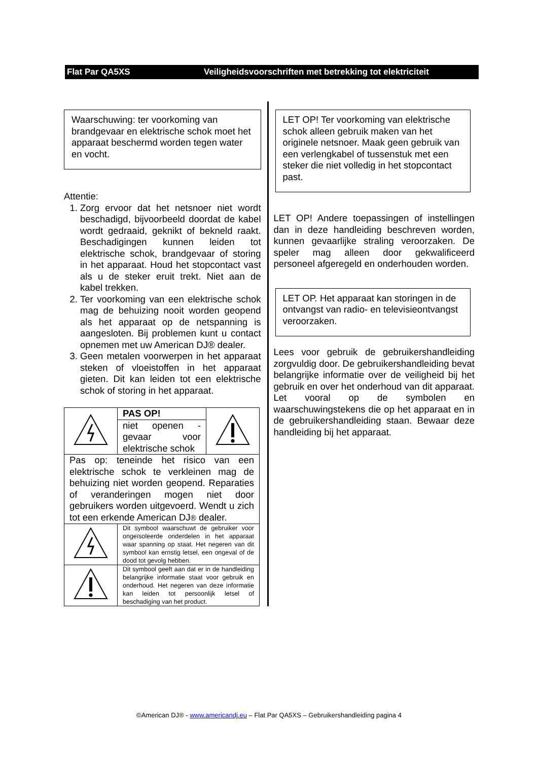Flat Par QA5XS Veiligheidsvoorschriften met betrekking tot elektriciteit
Waarschuwing: ter voorkoming van brandgevaar en elektrische schok moet het apparaat beschermd worden tegen water en vocht.
Attentie:
1. Zorg ervoor dat het netsnoer niet wordt beschadigd, bijvoorbeeld doordat de kabel wordt gedraaid, geknikt of bekneld raakt. Beschadigingen kunnen leiden tot elektrische schok, brandgevaar of storing in het apparaat. Houd het stopcontact vast als u de steker eruit trekt. Niet aan de kabel trekken.
2. Ter voorkoming van een elektrische schok mag de behuizing nooit worden geopend als het apparaat op de netspanning is aangesloten. Bij problemen kunt u contact opnemen met uw American DJ® dealer.
3. Geen metalen voorwerpen in het apparaat steken of vloeistoffen in het apparaat gieten. Dit kan leiden tot een elektrische schok of storing in het apparaat.
| | PAS OP! | |
| | niet openen - gevaar voor elektrische schok | |
| Pas op: teneinde het risico van een elektrische schok te verkleinen mag de behuizing niet worden geopend. Reparaties of veranderingen mogen niet door gebruikers worden uitgevoerd. Wendt u zich tot een erkende American DJ ® dealer. | | |
| | Dit symbool waarschuwt de gebruiker voor ongeïsoleerde onderdelen in het apparaat waar spanning op staat. Het negeren van dit symbool kan ernstig letsel, een ongeval of de dood tot gevolg hebben. | |
| | Dit symbool geeft aan dat er in de handleiding belangrijke informatie staat voor gebruik en onderhoud. Het negeren van deze informatie kan leiden tot persoonlijk letsel of beschadiging van het product. | |
LET OP! Ter voorkoming van elektrische schok alleen gebruik maken van het originele netsnoer. Maak geen gebruik van een verlengkabel of tussenstuk met een steker die niet volledig in het stopcontact past.
LET OP! Andere toepassingen of instellingen dan in deze handleiding beschreven worden, kunnen gevaarlijke straling veroorzaken. De speler mag alleen door gekwalificeerd personeel afgeregeld en onderhouden worden.
LET OP. Het apparaat kan storingen in de ontvangst van radio- en televisieontvangst veroorzaken.
Lees voor gebruik de gebruikershandleiding zorgvuldig door. De gebruikershandleiding bevat belangrijke informatie over de veiligheid bij het gebruik en over het onderhoud van dit apparaat. Let vooral op de symbolen en waarschuwingstekens die op het apparaat en in de gebruikershandleiding staan. Bewaar deze handleiding bij het apparaat.
©American DJ® - www.americandj.eu – Flat Par QA5XS – Gebruikershandleiding pagina 4